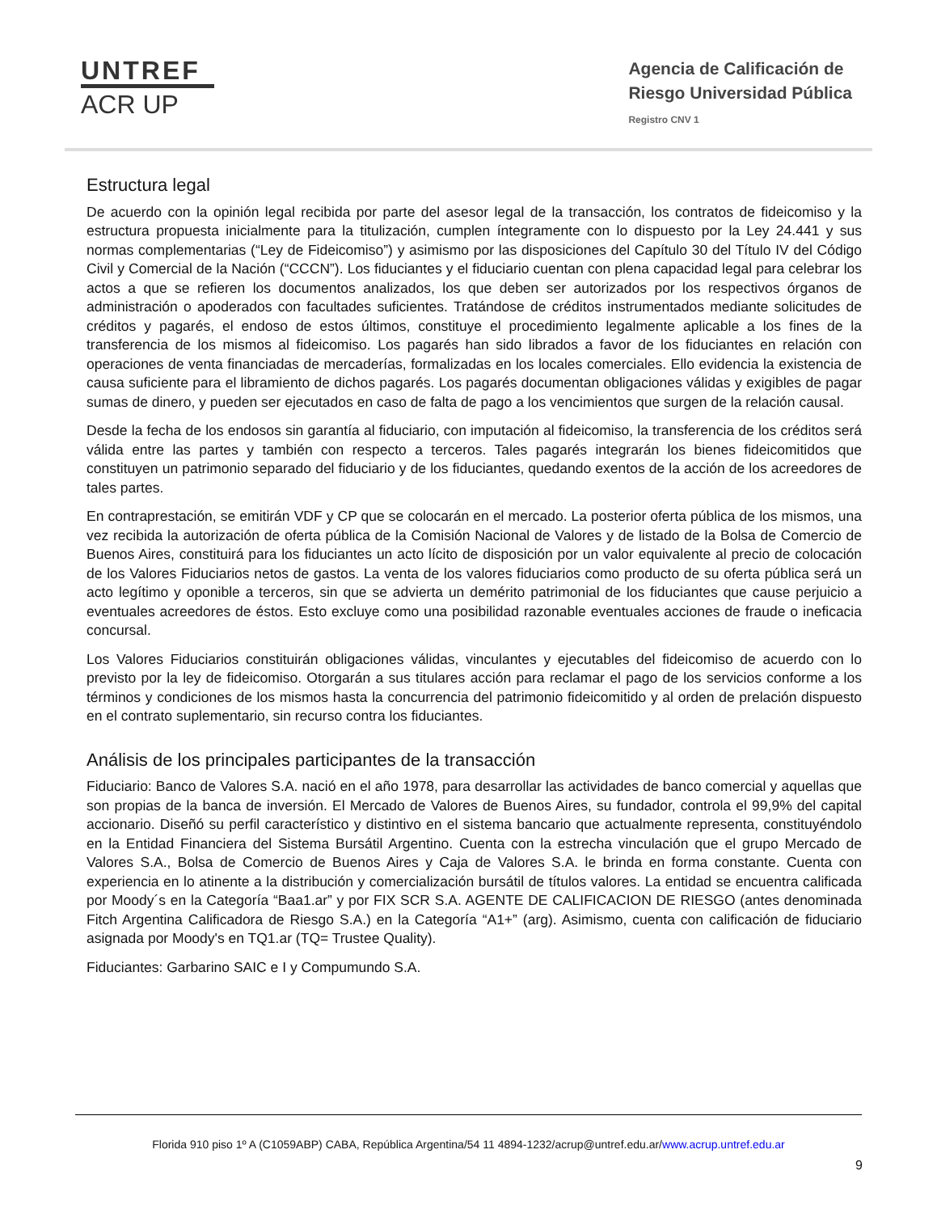UNTREF
ACR UP
Agencia de Calificación de
Riesgo Universidad Pública
Registro CNV 1
Estructura legal
De acuerdo con la opinión legal recibida por parte del asesor legal de la transacción, los contratos de fideicomiso y la estructura propuesta inicialmente para la titulización, cumplen íntegramente con lo dispuesto por la Ley 24.441 y sus normas complementarias (“Ley de Fideicomiso”) y asimismo por las disposiciones del Capítulo 30 del Título IV del Código Civil y Comercial de la Nación (“CCCN”). Los fiduciantes y el fiduciario cuentan con plena capacidad legal para celebrar los actos a que se refieren los documentos analizados, los que deben ser autorizados por los respectivos órganos de administración o apoderados con facultades suficientes. Tratándose de créditos instrumentados mediante solicitudes de créditos y pagarés, el endoso de estos últimos, constituye el procedimiento legalmente aplicable a los fines de la transferencia de los mismos al fideicomiso. Los pagarés han sido librados a favor de los fiduciantes en relación con operaciones de venta financiadas de mercaderías, formalizadas en los locales comerciales. Ello evidencia la existencia de causa suficiente para el libramiento de dichos pagarés. Los pagarés documentan obligaciones válidas y exigibles de pagar sumas de dinero, y pueden ser ejecutados en caso de falta de pago a los vencimientos que surgen de la relación causal.
Desde la fecha de los endosos sin garantía al fiduciario, con imputación al fideicomiso, la transferencia de los créditos será válida entre las partes y también con respecto a terceros. Tales pagarés integrarán los bienes fideicomitidos que constituyen un patrimonio separado del fiduciario y de los fiduciantes, quedando exentos de la acción de los acreedores de tales partes.
En contraprestación, se emitirán VDF y CP que se colocarán en el mercado. La posterior oferta pública de los mismos, una vez recibida la autorización de oferta pública de la Comisión Nacional de Valores y de listado de la Bolsa de Comercio de Buenos Aires, constituirá para los fiduciantes un acto lícito de disposición por un valor equivalente al precio de colocación de los Valores Fiduciarios netos de gastos. La venta de los valores fiduciarios como producto de su oferta pública será un acto legítimo y oponible a terceros, sin que se advierta un demérito patrimonial de los fiduciantes que cause perjuicio a eventuales acreedores de éstos. Esto excluye como una posibilidad razonable eventuales acciones de fraude o ineficacia concursal.
Los Valores Fiduciarios constituirán obligaciones válidas, vinculantes y ejecutables del fideicomiso de acuerdo con lo previsto por la ley de fideicomiso. Otorgarán a sus titulares acción para reclamar el pago de los servicios conforme a los términos y condiciones de los mismos hasta la concurrencia del patrimonio fideicomitido y al orden de prelación dispuesto en el contrato suplementario, sin recurso contra los fiduciantes.
Análisis de los principales participantes de la transacción
Fiduciario: Banco de Valores S.A. nació en el año 1978, para desarrollar las actividades de banco comercial y aquellas que son propias de la banca de inversión. El Mercado de Valores de Buenos Aires, su fundador, controla el 99,9% del capital accionario. Diseñó su perfil característico y distintivo en el sistema bancario que actualmente representa, constituyéndolo en la Entidad Financiera del Sistema Bursátil Argentino. Cuenta con la estrecha vinculación que el grupo Mercado de Valores S.A., Bolsa de Comercio de Buenos Aires y Caja de Valores S.A. le brinda en forma constante. Cuenta con experiencia en lo atinente a la distribución y comercialización bursátil de títulos valores. La entidad se encuentra calificada por Moody´s en la Categoría “Baa1.ar” y por FIX SCR S.A. AGENTE DE CALIFICACION DE RIESGO (antes denominada Fitch Argentina Calificadora de Riesgo S.A.) en la Categoría “A1+” (arg). Asimismo, cuenta con calificación de fiduciario asignada por Moody's en TQ1.ar (TQ= Trustee Quality).
Fiduciantes: Garbarino SAIC e I y Compumundo S.A.
Florida 910 piso 1º A (C1059ABP) CABA, República Argentina/54 11 4894-1232/acrup@untref.edu.ar/www.acrup.untref.edu.ar
9